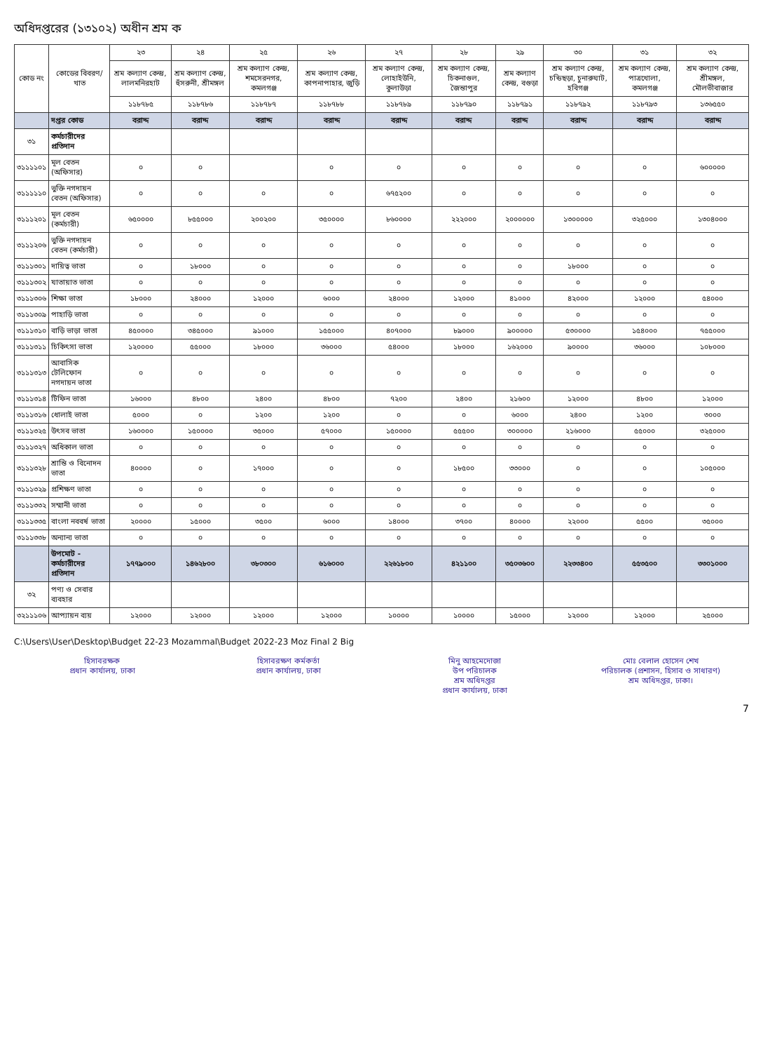অধিদপ্তরের (১৩১০২) অধীন শ্রম ক
| কোড নং | কোডের বিবরণ/খাত | ২৩ | ২৪ | ২৫ | ২৬ | ২৭ | ২৮ | ২৯ | ৩০ | ৩১ | ৩২ |
| --- | --- | --- | --- | --- | --- | --- | --- | --- | --- | --- | --- |
| | | শ্রম কল্যাণ কেন্দ্র, লালমনিরহাট | শ্রম কল্যাণ কেন্দ্র, হুঁসরুনী, শ্রীমঙ্গল | শ্রম কল্যাণ কেন্দ্র, শমসেরনগর, কমলগঞ্জ | শ্রম কল্যাণ কেন্দ্র, কাপনাপাহার, জুড়ি | শ্রম কল্যাণ কেন্দ্র, লোহাইউনি, কুলাউড়া | শ্রম কল্যাণ কেন্দ্র, চিকনাগুল, জৈন্তাপুর | শ্রম কল্যাণ কেন্দ্র, বগুড়া | শ্রম কল্যাণ কেন্দ্র, চন্ডিছড়া, চুনারুঘাট, হবিগঞ্জ | শ্রম কল্যাণ কেন্দ্র, পাত্রখোলা, কমলগঞ্জ | শ্রম কল্যাণ কেন্দ্র, শ্রীমঙ্গল, মৌলভীবাজার |
| | | ১১৮৭৮৫ | ১১৮৭৮৬ | ১১৮৭৮৭ | ১১৮৭৮৮ | ১১৮৭৮৯ | ১১৮৭৯০ | ১১৮৭৯১ | ১১৮৭৯২ | ১১৮৭৯৩ | ১৩৬৫৫০ |
| | দপ্তর কোড | বরাদ্দ | বরাদ্দ | বরাদ্দ | বরাদ্দ | বরাদ্দ | বরাদ্দ | বরাদ্দ | বরাদ্দ | বরাদ্দ | বরাদ্দ |
| ৩১ | কর্মচারীদের প্রতিদান | | | | | | | | | | |
| ৩১১১১০১ | মূল বেতন (অফিসার) | ০ | ০ | | ০ | ০ | ০ | ০ | ০ | ০ | ৬০০০০০ |
| ৩১১১১১০ | ভুক্তি নগদায়ন বেতন (অফিসার) | ০ | ০ | ০ | ০ | ৬৭৫২০০ | ০ | ০ | ০ | ০ | ০ |
| ৩১১১২০১ | মূল বেতন (কর্মচারী) | ৬৫০০০০ | ৮৫৫০০০ | ২০০২০০ | ৩৫০০০০ | ৮৬০০০০ | ২২২০০০ | ২০০০০০০ | ১৩০০০০০ | ৩২৫০০০ | ১৩০৪০০০ |
| ৩১১১২০৬ | ভুক্তি নগদায়ন বেতন (কর্মচারী) | ০ | ০ | ০ | ০ | ০ | ০ | ০ | ০ | ০ | ০ |
| ৩১১১৩০১ | দায়িত্ব ভাতা | ০ | ১৮০০০ | ০ | ০ | ০ | ০ | ০ | ১৮০০০ | ০ | ০ |
| ৩১১১৩০২ | যাতায়াত ভাতা | ০ | ০ | ০ | ০ | ০ | ০ | ০ | ০ | ০ | ০ |
| ৩১১১৩০৬ | শিক্ষা ভাতা | ১৮০০০ | ২৪০০০ | ১২০০০ | ৬০০০ | ২৪০০০ | ১২০০০ | ৪১০০০ | ৪২০০০ | ১২০০০ | ৫৪০০০ |
| ৩১১১৩০৯ | পাহাড়ি ভাতা | ০ | ০ | ০ | ০ | ০ | ০ | ০ | ০ | ০ | ০ |
| ৩১১১৩১০ | বাড়ি ভাড়া ভাতা | ৪৫০০০০ | ৩৪৫০০০ | ৯১০০০ | ১৫৫০০০ | ৪০৭০০০ | ৮৯০০০ | ৯০০০০০ | ৫৩০০০০ | ১৫৪০০০ | ৭৫৫০০০ |
| ৩১১১৩১১ | চিকিৎসা ভাতা | ১২০০০০ | ৫৫০০০ | ১৮০০০ | ৩৬০০০ | ৫৪০০০ | ১৮০০০ | ১৬২০০০ | ৯০০০০ | ৩৬০০০ | ১০৮০০০ |
| ৩১১১৩১৩ | আবাসিক টেলিফোন নগদায়ন ভাতা | ০ | ০ | ০ | ০ | ০ | ০ | ০ | ০ | ০ | ০ |
| ৩১১১৩১৪ | টিফিন ভাতা | ১৬০০০ | ৪৮০০ | ২৪০০ | ৪৮০০ | ৭২০০ | ২৪০০ | ২১৬০০ | ১২০০০ | ৪৮০০ | ১২০০০ |
| ৩১১১৩১৬ | ধোলাই ভাতা | ৫০০০ | ০ | ১২০০ | ১২০০ | ০ | ০ | ৬০০০ | ২৪০০ | ১২০০ | ৩০০০ |
| ৩১১১৩২৫ | উৎসব ভাতা | ১৬০০০০ | ১৫০০০০ | ৩৫০০০ | ৫৭০০০ | ১৫০০০০ | ৫৫৫০০ | ৩০০০০০ | ২১৬০০০ | ৫৫০০০ | ৩২৫০০০ |
| ৩১১১৩২৭ | অধিকাল ভাতা | ০ | ০ | ০ | ০ | ০ | ০ | ০ | ০ | ০ | ০ |
| ৩১১১৩২৮ | শ্রান্তি ও বিনোদন ভাতা | ৪০০০০ | ০ | ১৭০০০ | ০ | ০ | ১৮৫০০ | ৩৩০০০ | ০ | ০ | ১০৫০০০ |
| ৩১১১৩২৯ | প্রশিক্ষণ ভাতা | ০ | ০ | ০ | ০ | ০ | ০ | ০ | ০ | ০ | ০ |
| ৩১১১৩৩২ | সম্মানী ভাতা | ০ | ০ | ০ | ০ | ০ | ০ | ০ | ০ | ০ | ০ |
| ৩১১১৩৩৫ | বাংলা নববর্ষ ভাতা | ২০০০০ | ১৫০০০ | ৩৫০০ | ৬০০০ | ১৪০০০ | ৩৭০০ | ৪০০০০ | ২২০০০ | ৫৫০০ | ৩৫০০০ |
| ৩১১১৩৩৮ | অন্যান্য ভাতা | ০ | ০ | ০ | ০ | ০ | ০ | ০ | ০ | ০ | ০ |
| | উপমোট - কর্মচারীদের প্রতিদান | ১৭৭৯০০০ | ১৪৬২৮০০ | ৩৮০৩০০ | ৬১৬০০০ | ২২৬১৮০০ | ৪২১১০০ | ৩৫০৩৬০০ | ২২৩৩৪০০ | ৫৫৩৫০০ | ৩৩০১০০০ |
| ৩২ | পণ্য ও সেবার ব্যবহার | | | | | | | | | | |
| ৩২১১১০৬ | আপ্যায়ন ব্যয় | ১২০০০ | ১২০০০ | ১২০০০ | ১২০০০ | ১০০০০ | ১০০০০ | ১৫০০০ | ১২০০০ | ১২০০০ | ২৫০০০ |
C:\Users\User\Desktop\Budget 22-23 Mozammal\Budget 2022-23 Moz Final 2 Big
হিসাবরক্ষক
প্রধান কার্যালয়, ঢাকা
হিসাবরক্ষণ কর্মকর্তা
প্রধান কার্যালয়, ঢাকা
মিনু আহমেদোজা
উপ পরিচালক
শ্রম অধিদপ্তর
প্রধান কার্যালয়, ঢাকা
মোঃ বেলাল হোসেন শেখ
পরিচালক (প্রশাসন, হিসাব ও সাধারণ)
শ্রম অধিদপ্তর, ঢাকা।
7